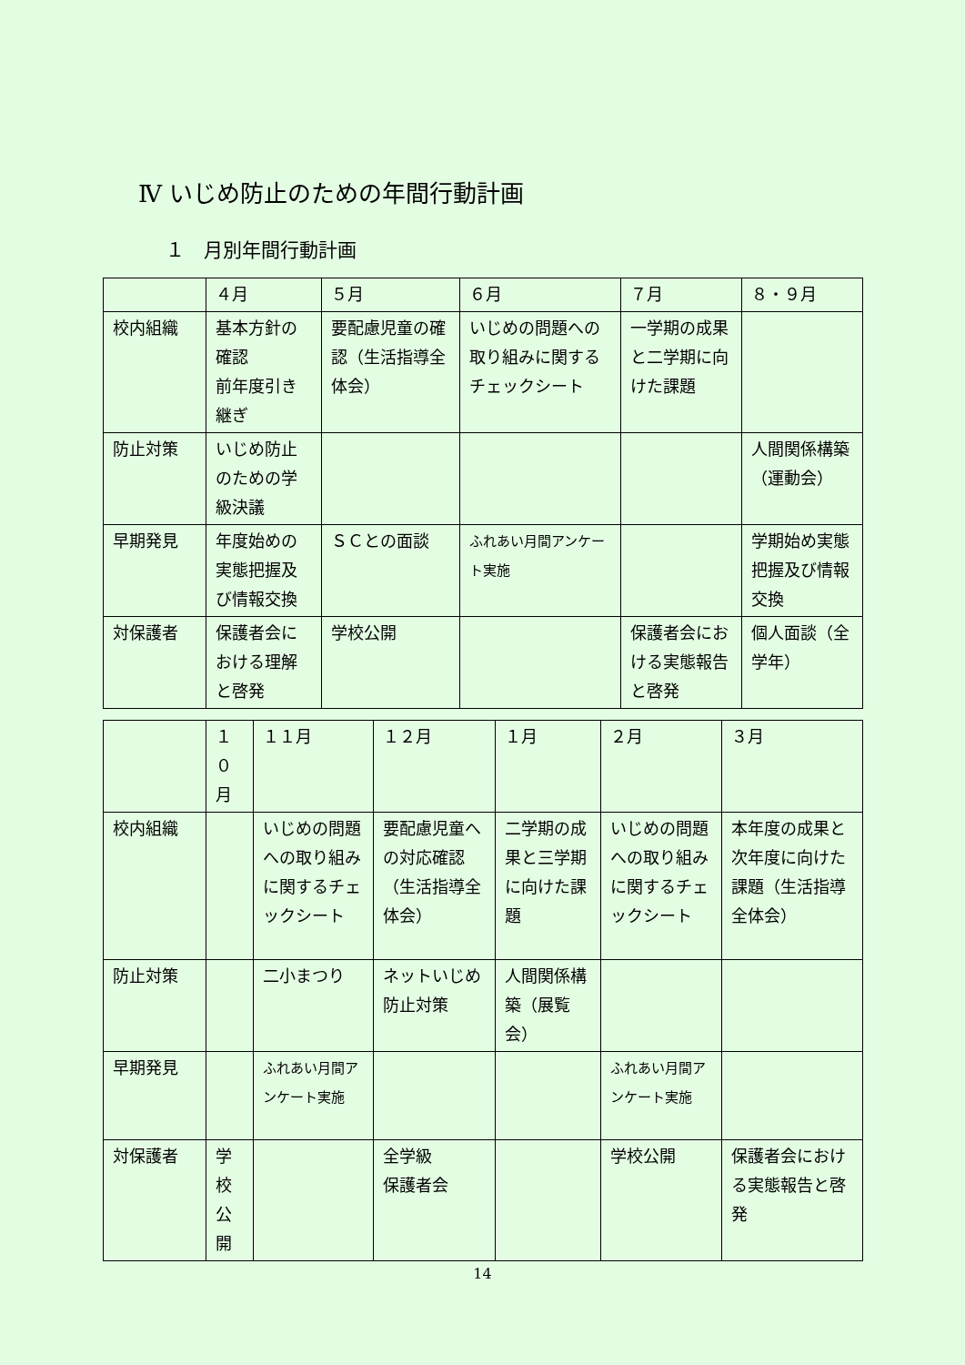Ⅳ いじめ防止のための年間行動計画
１　月別年間行動計画
| | ４月 | ５月 | ６月 | ７月 | ８・９月 |
| 校内組織 | 基本方針の確認 前年度引き継ぎ | 要配慮児童の確認（生活指導全体会） | いじめの問題への取り組みに関するチェックシート | 一学期の成果と二学期に向けた課題 | |
| 防止対策 | いじめ防止のための学級決議 | | | | 人間関係構築（運動会） |
| 早期発見 | 年度始めの実態把握及び情報交換 | ＳＣとの面談 | ふれあい月間アンケート実施 | | 学期始め実態把握及び情報交換 |
| 対保護者 | 保護者会における理解と啓発 | 学校公開 | | 保護者会における実態報告と啓発 | 個人面談（全学年） |
| | １０月 | １１月 | １２月 | １月 | ２月 | ３月 |
| 校内組織 | | いじめの問題への取り組みに関するチェックシート | 要配慮児童への対応確認（生活指導全体会） | 二学期の成果と三学期に向けた課題 | いじめの問題への取り組みに関するチェックシート | 本年度の成果と次年度に向けた課題（生活指導全体会） |
| 防止対策 | | 二小まつり | ネットいじめ防止対策 | 人間関係構築（展覧会） | | |
| 早期発見 | | ふれあい月間アンケート実施 | | | ふれあい月間アンケート実施 | |
| 対保護者 | 学校公開 | | 全学級 保護者会 | | 学校公開 | 保護者会における実態報告と啓発 |
14